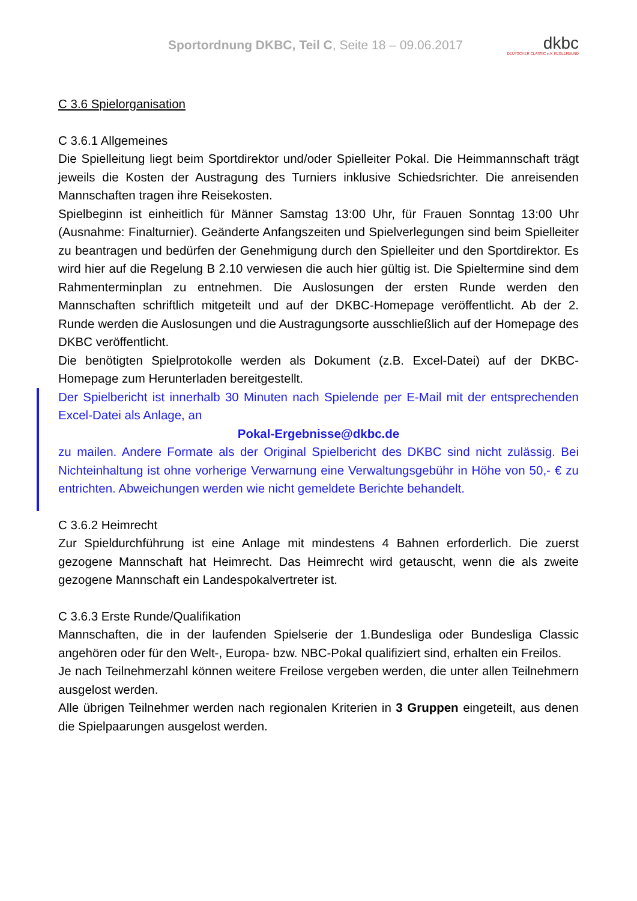Sportordnung DKBC, Teil C, Seite 18 – 09.06.2017
dkbc
DEUTSCHER CLASSIC e.V. KEGLERBUND
C 3.6 Spielorganisation
C 3.6.1 Allgemeines
Die Spielleitung liegt beim Sportdirektor und/oder Spielleiter Pokal. Die Heimmannschaft trägt jeweils die Kosten der Austragung des Turniers inklusive Schiedsrichter. Die anreisenden Mannschaften tragen ihre Reisekosten.
Spielbeginn ist einheitlich für Männer Samstag 13:00 Uhr, für Frauen Sonntag 13:00 Uhr (Ausnahme: Finalturnier). Geänderte Anfangszeiten und Spielverlegungen sind beim Spielleiter zu beantragen und bedürfen der Genehmigung durch den Spielleiter und den Sportdirektor. Es wird hier auf die Regelung B 2.10 verwiesen die auch hier gültig ist. Die Spieltermine sind dem Rahmenterminplan zu entnehmen. Die Auslosungen der ersten Runde werden den Mannschaften schriftlich mitgeteilt und auf der DKBC-Homepage veröffentlicht. Ab der 2. Runde werden die Auslosungen und die Austragungsorte ausschließlich auf der Homepage des DKBC veröffentlicht.
Die benötigten Spielprotokolle werden als Dokument (z.B. Excel-Datei) auf der DKBC-Homepage zum Herunterladen bereitgestellt.
Der Spielbericht ist innerhalb 30 Minuten nach Spielende per E-Mail mit der entsprechenden Excel-Datei als Anlage, an
Pokal-Ergebnisse@dkbc.de
zu mailen. Andere Formate als der Original Spielbericht des DKBC sind nicht zulässig. Bei Nichteinhaltung ist ohne vorherige Verwarnung eine Verwaltungsgebühr in Höhe von 50,- € zu entrichten. Abweichungen werden wie nicht gemeldete Berichte behandelt.
C 3.6.2 Heimrecht
Zur Spieldurchführung ist eine Anlage mit mindestens 4 Bahnen erforderlich. Die zuerst gezogene Mannschaft hat Heimrecht. Das Heimrecht wird getauscht, wenn die als zweite gezogene Mannschaft ein Landespokalvertreter ist.
C 3.6.3 Erste Runde/Qualifikation
Mannschaften, die in der laufenden Spielserie der 1.Bundesliga oder Bundesliga Classic angehören oder für den Welt-, Europa- bzw. NBC-Pokal qualifiziert sind, erhalten ein Freilos.
Je nach Teilnehmerzahl können weitere Freilose vergeben werden, die unter allen Teilnehmern ausgelost werden.
Alle übrigen Teilnehmer werden nach regionalen Kriterien in 3 Gruppen eingeteilt, aus denen die Spielpaarungen ausgelost werden.